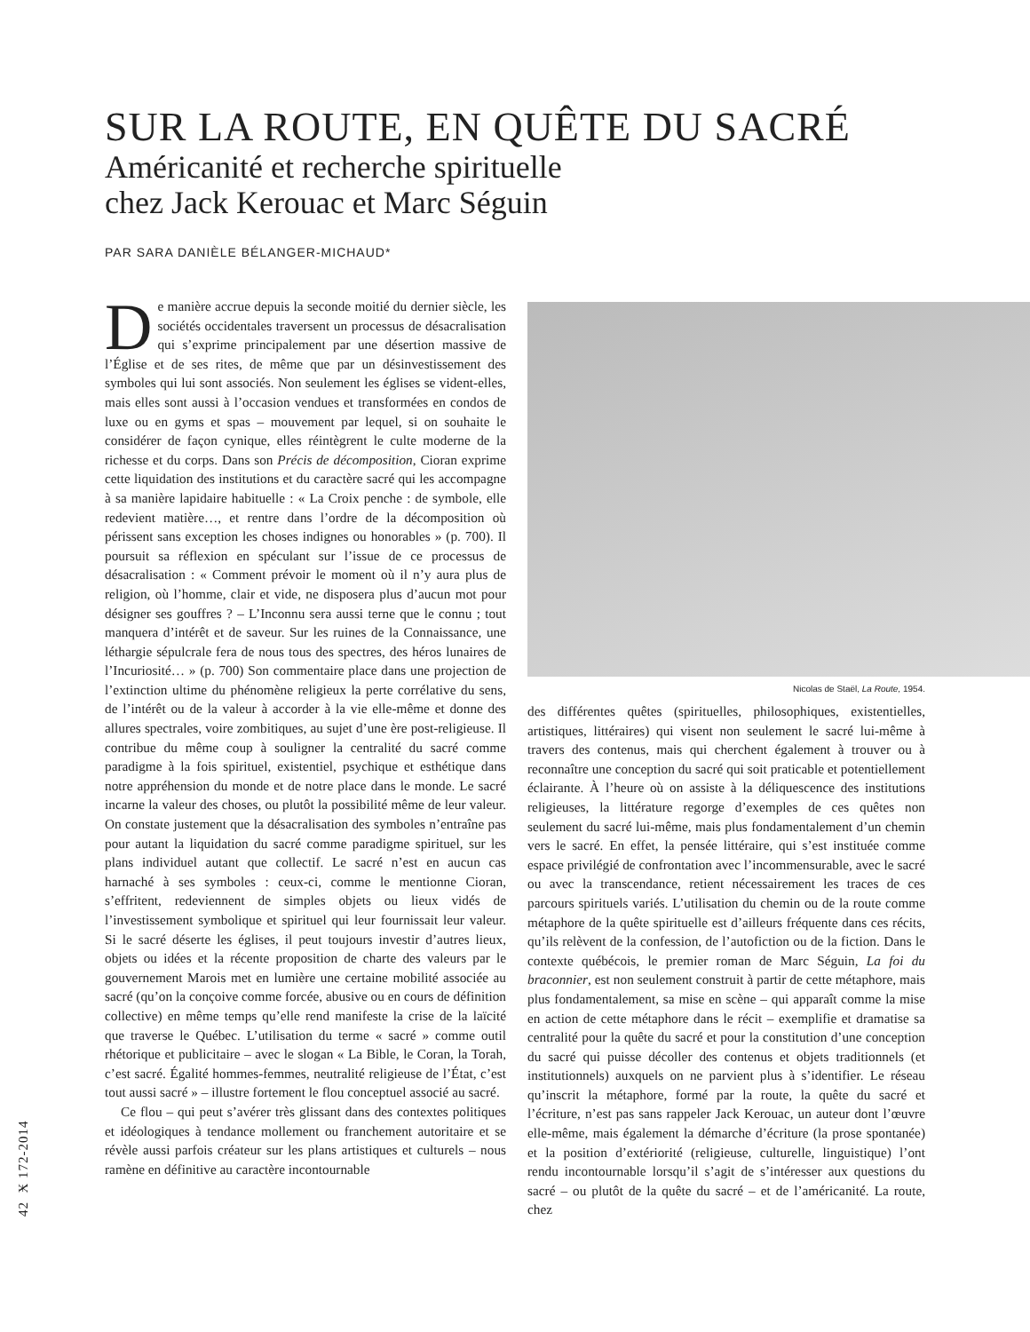SUR LA ROUTE, EN QUÊTE DU SACRÉ
Américanité et recherche spirituelle
chez Jack Kerouac et Marc Séguin
PAR SARA DANIÈLE BÉLANGER-MICHAUD*
De manière accrue depuis la seconde moitié du dernier siècle, les sociétés occidentales traversent un processus de désacralisation qui s’exprime principalement par une désertion massive de l’Église et de ses rites, de même que par un désinvestissement des symboles qui lui sont associés. Non seulement les églises se vident-elles, mais elles sont aussi à l’occasion vendues et transformées en condos de luxe ou en gyms et spas – mouvement par lequel, si on souhaite le considérer de façon cynique, elles réintègrent le culte moderne de la richesse et du corps. Dans son Précis de décomposition, Cioran exprime cette liquidation des institutions et du caractère sacré qui les accompagne à sa manière lapidaire habituelle : « La Croix penche : de symbole, elle redevient matière…, et rentre dans l’ordre de la décomposition où périssent sans exception les choses indignes ou honorables » (p. 700). Il poursuit sa réflexion en spéculant sur l’issue de ce processus de désacralisation : « Comment prévoir le moment où il n’y aura plus de religion, où l’homme, clair et vide, ne disposera plus d’aucun mot pour désigner ses gouffres ? – L’Inconnu sera aussi terne que le connu ; tout manquera d’intérêt et de saveur. Sur les ruines de la Connaissance, une léthargie sépulcrale fera de nous tous des spectres, des héros lunaires de l’Incuriosité… » (p. 700) Son commentaire place dans une projection de l’extinction ultime du phénomène religieux la perte corrélative du sens, de l’intérêt ou de la valeur à accorder à la vie elle-même et donne des allures spectrales, voire zombitiques, au sujet d’une ère post-religieuse. Il contribue du même coup à souligner la centralité du sacré comme paradigme à la fois spirituel, existentiel, psychique et esthétique dans notre appréhension du monde et de notre place dans le monde. Le sacré incarne la valeur des choses, ou plutôt la possibilité même de leur valeur. On constate justement que la désacralisation des symboles n’entraîne pas pour autant la liquidation du sacré comme paradigme spirituel, sur les plans individuel autant que collectif. Le sacré n’est en aucun cas harnaché à ses symboles : ceux-ci, comme le mentionne Cioran, s’effritent, redeviennent de simples objets ou lieux vidés de l’investissement symbolique et spirituel qui leur fournissait leur valeur. Si le sacré déserte les églises, il peut toujours investir d’autres lieux, objets ou idées et la récente proposition de charte des valeurs par le gouvernement Marois met en lumière une certaine mobilité associée au sacré (qu’on la conçoive comme forcée, abusive ou en cours de définition collective) en même temps qu’elle rend manifeste la crise de la laïcité que traverse le Québec. L’utilisation du terme « sacré » comme outil rhétorique et publicitaire – avec le slogan « La Bible, le Coran, la Torah, c’est sacré. Égalité hommes-femmes, neutralité religieuse de l’État, c’est tout aussi sacré » – illustre fortement le flou conceptuel associé au sacré.
Ce flou – qui peut s’avérer très glissant dans des contextes politiques et idéologiques à tendance mollement ou franchement autoritaire et se révèle aussi parfois créateur sur les plans artistiques et culturels – nous ramène en définitive au caractère incontournable
Nicolas de Staël, La Route, 1954.
des différentes quêtes (spirituelles, philosophiques, existentielles, artistiques, littéraires) qui visent non seulement le sacré lui-même à travers des contenus, mais qui cherchent également à trouver ou à reconnaître une conception du sacré qui soit praticable et potentiellement éclairante. À l’heure où on assiste à la déliquescence des institutions religieuses, la littérature regorge d’exemples de ces quêtes non seulement du sacré lui-même, mais plus fondamentalement d’un chemin vers le sacré. En effet, la pensée littéraire, qui s’est instituée comme espace privilégié de confrontation avec l’incommensurable, avec le sacré ou avec la transcendance, retient nécessairement les traces de ces parcours spirituels variés. L’utilisation du chemin ou de la route comme métaphore de la quête spirituelle est d’ailleurs fréquente dans ces récits, qu’ils relèvent de la confession, de l’autofiction ou de la fiction. Dans le contexte québécois, le premier roman de Marc Séguin, La foi du braconnier, est non seulement construit à partir de cette métaphore, mais plus fondamentalement, sa mise en scène – qui apparaît comme la mise en action de cette métaphore dans le récit – exemplifie et dramatise sa centralité pour la quête du sacré et pour la constitution d’une conception du sacré qui puisse décoller des contenus et objets traditionnels (et institutionnels) auxquels on ne parvient plus à s’identifier. Le réseau qu’inscrit la métaphore, formé par la route, la quête du sacré et l’écriture, n’est pas sans rappeler Jack Kerouac, un auteur dont l’œuvre elle-même, mais également la démarche d’écriture (la prose spontanée) et la position d’extériorité (religieuse, culturelle, linguistique) l’ont rendu incontournable lorsqu’il s’agit de s’intéresser aux questions du sacré – ou plutôt de la quête du sacré – et de l’américanité. La route, chez
42 Ӿ 172-2014